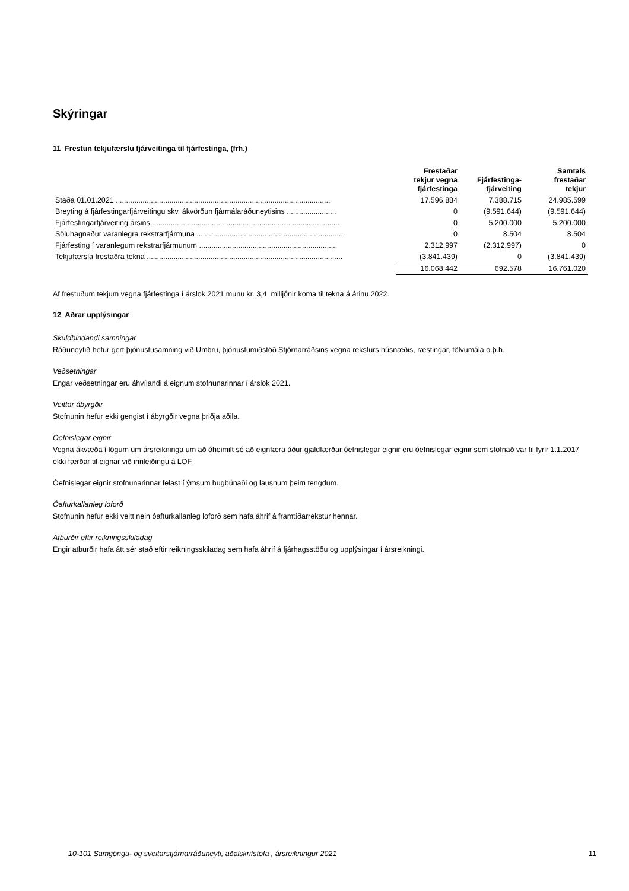Skýringar
11 Frestun tekjufærslu fjárveitinga til fjárfestinga, (frh.)
| | Frestaðar tekjur vegna fjárfestinga | Fjárfestinga- fjárveiting | Samtals frestaðar tekjur |
| --- | --- | --- | --- |
| Staða 01.01.2021 ........................................................................................................ | 17.596.884 | 7.388.715 | 24.985.599 |
| Breyting á fjárfestingarfjárveitingu skv. ákvörðun fjármálaráðuneytisins ........................ | 0 | (9.591.644) | (9.591.644) |
| Fjárfestingarfjárveiting ársins ........................................................................................... | 0 | 5.200.000 | 5.200.000 |
| Söluhagnaður varanlegra rekstrarfjármuna ....................................................................... | 0 | 8.504 | 8.504 |
| Fjárfesting í varanlegum rekstrarfjármunum ................................................................... | 2.312.997 | (2.312.997) | 0 |
| Tekjufærsla frestaðra tekna ............................................................................................... | (3.841.439) | 0 | (3.841.439) |
| | 16.068.442 | 692.578 | 16.761.020 |
Af frestuðum tekjum vegna fjárfestinga í árslok 2021 munu kr. 3,4 milljónir koma til tekna á árinu 2022.
12 Aðrar upplýsingar
Skuldbindandi samningar
Ráðuneytið hefur gert þjónustusamning við Umbru, þjónustumiðstöð Stjórnarráðsins vegna reksturs húsnæðis, ræstingar, tölvumála o.þ.h.
Veðsetningar
Engar veðsetningar eru áhvílandi á eignum stofnunarinnar í árslok 2021.
Veittar ábyrgðir
Stofnunin hefur ekki gengist í ábyrgðir vegna þriðja aðila.
Óefnislegar eignir
Vegna ákvæða í lögum um ársreikninga um að óheimilt sé að eignfæra áður gjaldfærðar óefnislegar eignir eru óefnislegar eignir sem stofnað var til fyrir 1.1.2017 ekki færðar til eignar við innleiðingu á LOF.
Óefnislegar eignir stofnunarinnar felast í ýmsum hugbúnaði og lausnum þeim tengdum.
Óafturkallanleg loforð
Stofnunin hefur ekki veitt nein óafturkallanleg loforð sem hafa áhrif á framtíðarrekstur hennar.
Atburðir eftir reikningsskiladag
Engir atburðir hafa átt sér stað eftir reikningsskiladag sem hafa áhrif á fjárhagsstöðu og upplýsingar í ársreikningi.
10-101 Samgöngu- og sveitarstjórnarráðuneyti, aðalskrifstofa , ársreikningur 2021 11